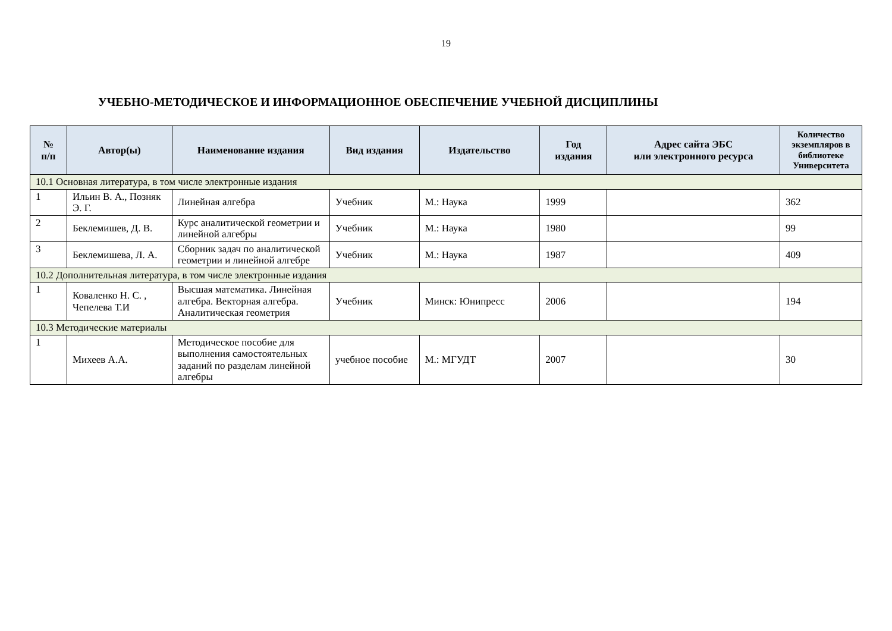19
УЧЕБНО-МЕТОДИЧЕСКОЕ И ИНФОРМАЦИОННОЕ ОБЕСПЕЧЕНИЕ УЧЕБНОЙ ДИСЦИПЛИНЫ
| № п/п | Автор(ы) | Наименование издания | Вид издания | Издательство | Год издания | Адрес сайта ЭБС или электронного ресурса | Количество экземпляров в библиотеке Университета |
| --- | --- | --- | --- | --- | --- | --- | --- |
| 10.1 Основная литература, в том числе электронные издания | | | | | | | |
| 1 | Ильин В. А., Позняк Э. Г. | Линейная алгебра | Учебник | М.: Наука | 1999 | | 362 |
| 2 | Беклемишев, Д. В. | Курс аналитической геометрии и линейной алгебры | Учебник | М.: Наука | 1980 | | 99 |
| 3 | Беклемишева, Л. А. | Сборник задач по аналитической геометрии и линейной алгебре | Учебник | М.: Наука | 1987 | | 409 |
| 10.2 Дополнительная литература, в том числе электронные издания | | | | | | | |
| 1 | Коваленко Н. С. , Чепелева Т.И | Высшая математика. Линейная алгебра. Векторная алгебра. Аналитическая геометрия | Учебник | Минск: Юнипресс | 2006 | | 194 |
| 10.3 Методические материалы | | | | | | | |
| 1 | Михеев А.А. | Методическое пособие для выполнения самостоятельных заданий по разделам линейной алгебры | учебное пособие | М.: МГУДТ | 2007 | | 30 |